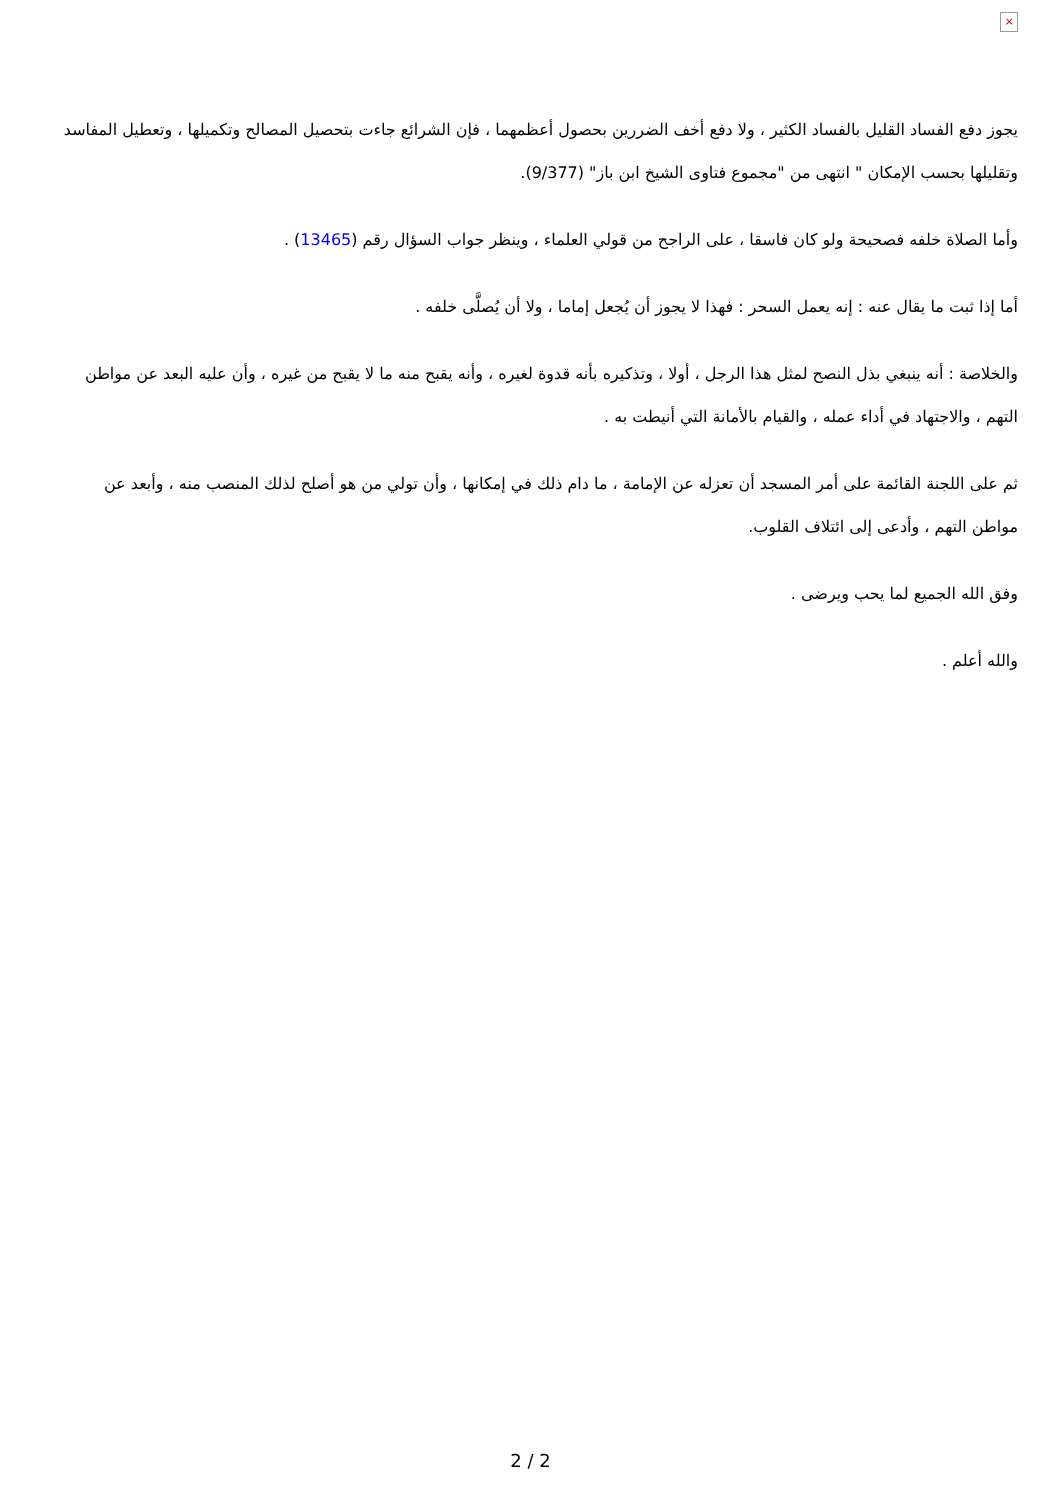×
يجوز دفع الفساد القليل بالفساد الكثير ، ولا دفع أخف الضررين بحصول أعظمهما ، فإن الشرائع جاءت بتحصيل المصالح وتكميلها ، وتعطيل المفاسد وتقليلها بحسب الإمكان " انتهى من "مجموع فتاوى الشيخ ابن باز" (9/377).
وأما الصلاة خلفه فصحيحة ولو كان فاسقا ، على الراجح من قولي العلماء ، وينظر جواب السؤال رقم (13465) .
أما إذا ثبت ما يقال عنه : إنه يعمل السحر : فهذا لا يجوز أن يُجعل إماما ، ولا أن يُصلَّى خلفه .
والخلاصة : أنه ينبغي بذل النصح لمثل هذا الرجل ، أولا ، وتذكيره بأنه قدوة لغيره ، وأنه يقبح منه ما لا يقبح من غيره ، وأن عليه البعد عن مواطن التهم ، والاجتهاد في أداء عمله ، والقيام بالأمانة التي أنيطت به .
ثم على اللجنة القائمة على أمر المسجد أن تعزله عن الإمامة ، ما دام ذلك في إمكانها ، وأن تولي من هو أصلح لذلك المنصب منه ، وأبعد عن مواطن التهم ، وأدعى إلى ائتلاف القلوب.
وفق الله الجميع لما يحب ويرضى .
والله أعلم .
2 / 2